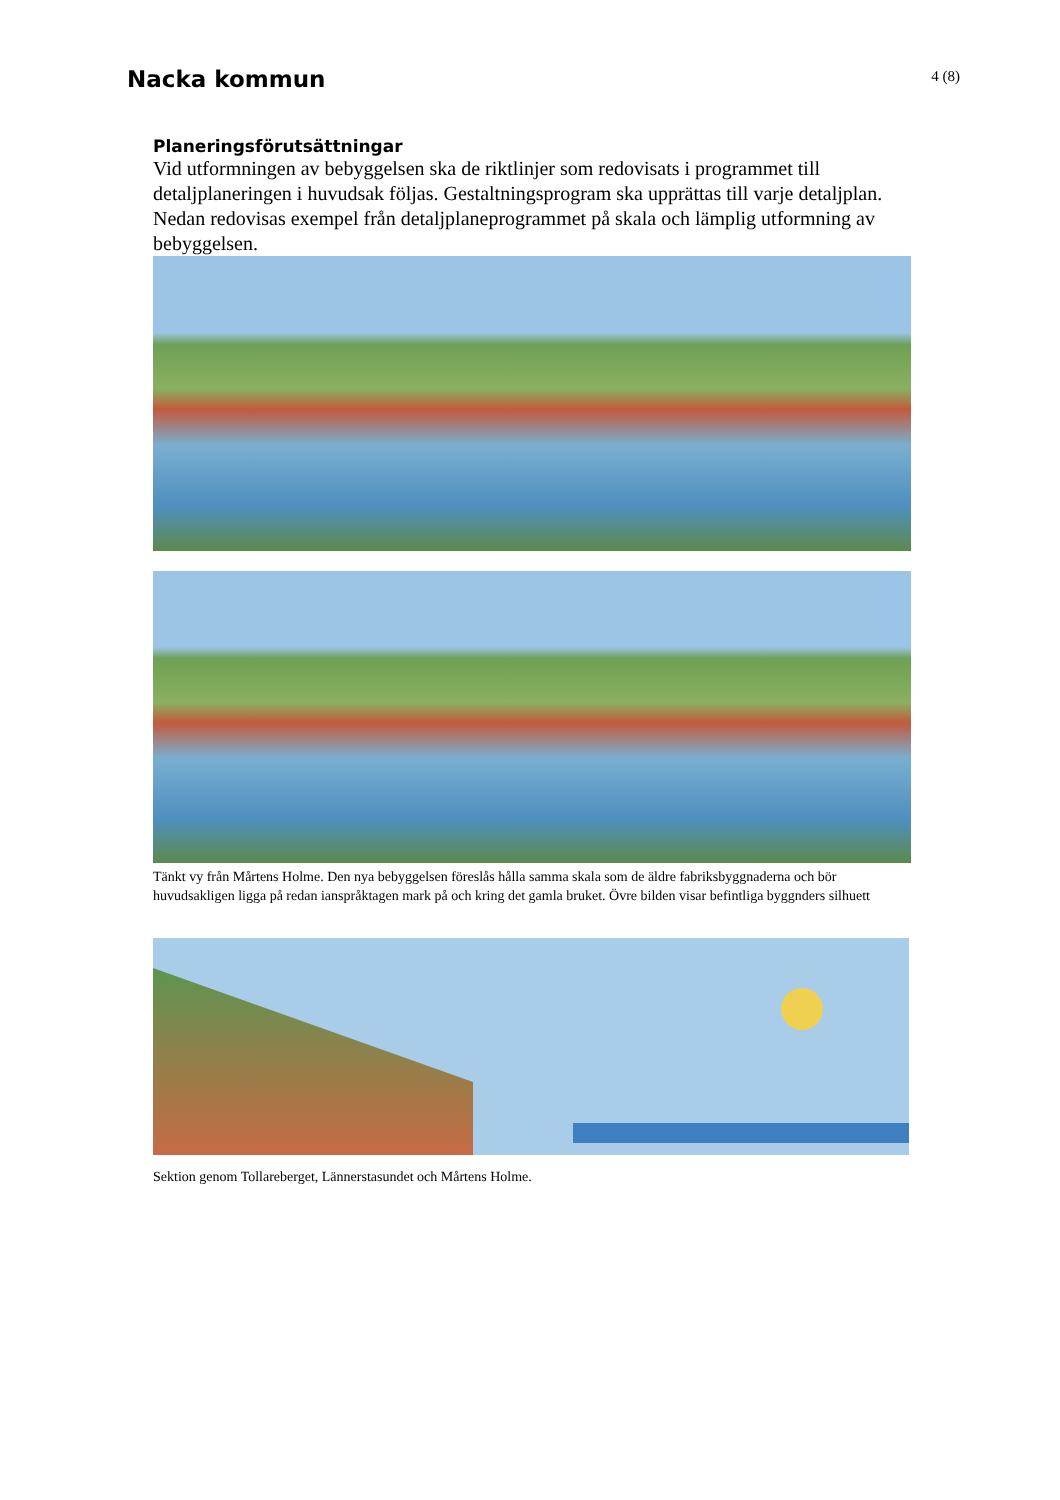Nacka kommun
4 (8)
Planeringsförutsättningar
Vid utformningen av bebyggelsen ska de riktlinjer som redovisats i programmet till detaljplaneringen i huvudsak följas. Gestaltningsprogram ska upprättas till varje detaljplan.
Nedan redovisas exempel från detaljplaneprogrammet på skala och lämplig utformning av bebyggelsen.
Tänkt vy från Mårtens Holme. Den nya bebyggelsen föreslås hålla samma skala som de äldre fabriksbyggnaderna och bör huvudsakligen ligga på redan ianspråktagen mark på och kring det gamla bruket. Övre bilden visar befintliga byggnders silhuett
Sektion genom Tollareberget, Lännerstasundet och Mårtens Holme.